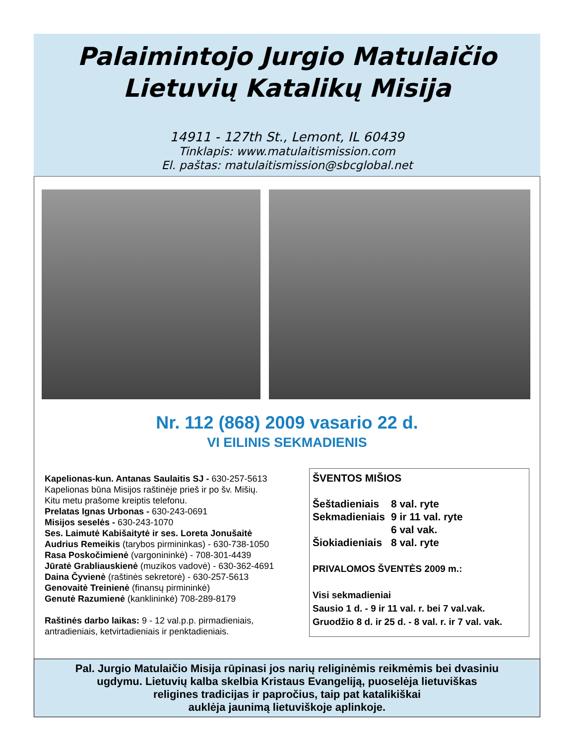Palaimintojo Jurgio Matulaičio
Lietuvių Katalikų Misija
14911 - 127th St., Lemont, IL 60439
Tinklapis: www.matulaitismission.com
El. paštas: matulaitismission@sbcglobal.net
Nr. 112 (868) 2009 vasario 22 d.
VI EILINIS SEKMADIENIS
Kapelionas-kun. Antanas Saulaitis SJ - 630-257-5613
Kapelionas būna Misijos raštinėje prieš ir po šv. Mišių.
Kitu metu prašome kreiptis telefonu.
Prelatas Ignas Urbonas - 630-243-0691
Misijos seselės - 630-243-1070
Ses. Laimutė Kabišaitytė ir ses. Loreta Jonušaitė
Audrius Remeikis (tarybos pirmininkas) - 630-738-1050
Rasa Poskočimienė (vargonininkė) - 708-301-4439
Jūratė Grabliauskienė (muzikos vadovė) - 630-362-4691
Daina Čyvienė (raštinės sekretorė) - 630-257-5613
Genovaitė Treinienė (finansų pirmininkė)
Genutė Razumienė (kanklininkė) 708-289-8179
Raštinės darbo laikas: 9 - 12 val.p.p. pirmadieniais, antradieniais, ketvirtadieniais ir penktadieniais.
ŠVENTOS MIŠIOS
| Šeštadieniais | 8 val. ryte |
| Sekmadieniais | 9 ir 11 val. ryte |
| | 6 val vak. |
| Šiokiadieniais | 8 val. ryte |
PRIVALOMOS ŠVENTĖS 2009 m.:
Visi sekmadieniai
Sausio 1 d. - 9 ir 11 val. r. bei 7 val.vak.
Gruodžio 8 d. ir 25 d. - 8 val. r. ir 7 val. vak.
Pal. Jurgio Matulaičio Misija rūpinasi jos narių religinėmis reikmėmis bei dvasiniu
ugdymu. Lietuvių kalba skelbia Kristaus Evangeliją, puoselėja lietuviškas
religines tradicijas ir papročius, taip pat katalikiškai
auklėja jaunimą lietuviškoje aplinkoje.